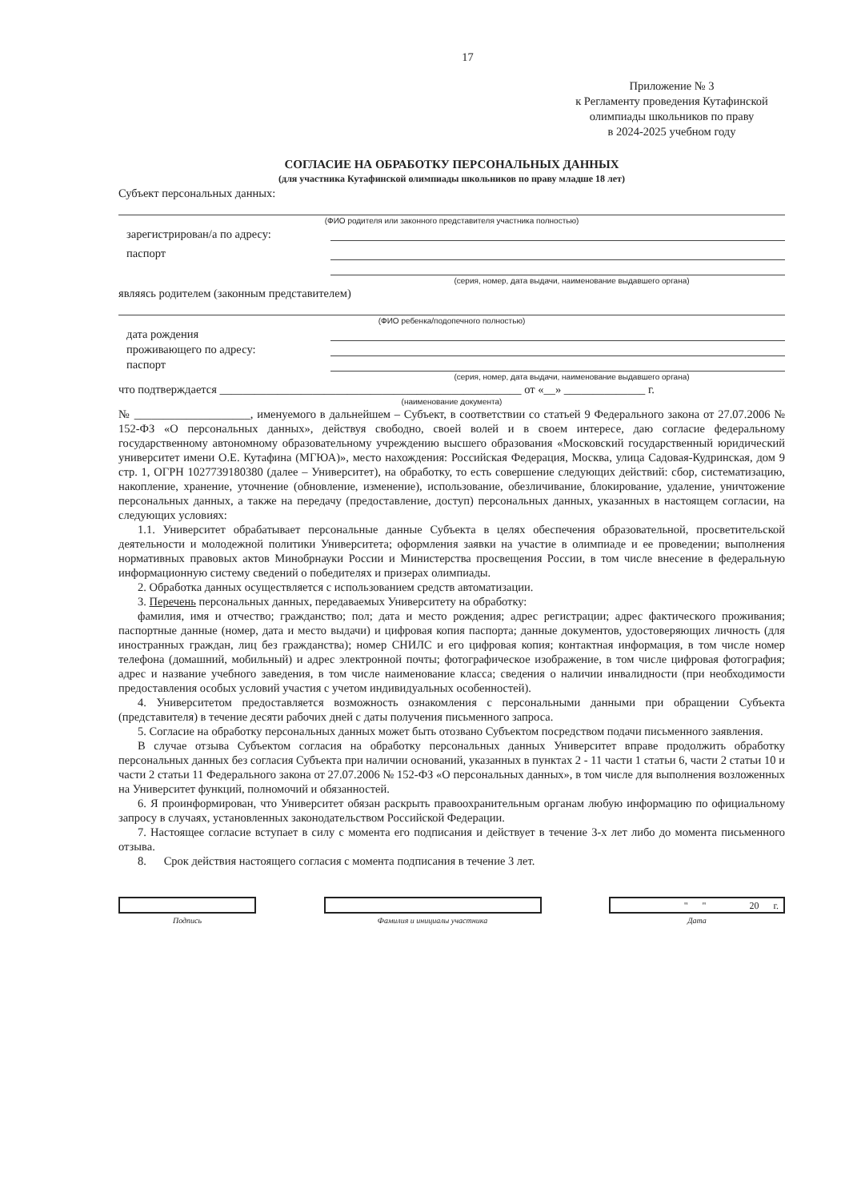17
Приложение № 3
к Регламенту проведения Кутафинской
олимпиады школьников по праву
в 2024-2025 учебном году
СОГЛАСИЕ НА ОБРАБОТКУ ПЕРСОНАЛЬНЫХ ДАННЫХ
(для участника Кутафинской олимпиады школьников по праву младше 18 лет)
Субъект персональных данных:
(ФИО родителя или законного представителя участника полностью)
зарегистрирован/а по адресу:
паспорт
(серия, номер, дата выдачи, наименование выдавшего органа)
являясь родителем (законным представителем)
(ФИО ребенка/подопечного полностью)
дата рождения
проживающего по адресу:
паспорт
(серия, номер, дата выдачи, наименование выдавшего органа)
что подтверждается ____________________________________________________ от «__» ______________ г.
(наименование документа)
№ ____________________, именуемого в дальнейшем – Субъект, в соответствии со статьей 9 Федерального закона от 27.07.2006 № 152-ФЗ «О персональных данных», действуя свободно, своей волей и в своем интересе, даю согласие федеральному государственному автономному образовательному учреждению высшего образования «Московский государственный юридический университет имени О.Е. Кутафина (МГЮА)», место нахождения: Российская Федерация, Москва, улица Садовая-Кудринская, дом 9 стр. 1, ОГРН 1027739180380 (далее – Университет), на обработку, то есть совершение следующих действий: сбор, систематизацию, накопление, хранение, уточнение (обновление, изменение), использование, обезличивание, блокирование, удаление, уничтожение персональных данных, а также на передачу (предоставление, доступ) персональных данных, указанных в настоящем согласии, на следующих условиях:
1.1. Университет обрабатывает персональные данные Субъекта в целях обеспечения образовательной, просветительской деятельности и молодежной политики Университета; оформления заявки на участие в олимпиаде и ее проведении; выполнения нормативных правовых актов Минобрнауки России и Министерства просвещения России, в том числе внесение в федеральную информационную систему сведений о победителях и призерах олимпиады.
2. Обработка данных осуществляется с использованием средств автоматизации.
3. Перечень персональных данных, передаваемых Университету на обработку:
фамилия, имя и отчество; гражданство; пол; дата и место рождения; адрес регистрации; адрес фактического проживания; паспортные данные (номер, дата и место выдачи) и цифровая копия паспорта; данные документов, удостоверяющих личность (для иностранных граждан, лиц без гражданства); номер СНИЛС и его цифровая копия; контактная информация, в том числе номер телефона (домашний, мобильный) и адрес электронной почты; фотографическое изображение, в том числе цифровая фотография; адрес и название учебного заведения, в том числе наименование класса; сведения о наличии инвалидности (при необходимости предоставления особых условий участия с учетом индивидуальных особенностей).
4. Университетом предоставляется возможность ознакомления с персональными данными при обращении Субъекта (представителя) в течение десяти рабочих дней с даты получения письменного запроса.
5. Согласие на обработку персональных данных может быть отозвано Субъектом посредством подачи письменного заявления.
В случае отзыва Субъектом согласия на обработку персональных данных Университет вправе продолжить обработку персональных данных без согласия Субъекта при наличии оснований, указанных в пунктах 2 - 11 части 1 статьи 6, части 2 статьи 10 и части 2 статьи 11 Федерального закона от 27.07.2006 № 152-ФЗ «О персональных данных», в том числе для выполнения возложенных на Университет функций, полномочий и обязанностей.
6. Я проинформирован, что Университет обязан раскрыть правоохранительным органам любую информацию по официальному запросу в случаях, установленных законодательством Российской Федерации.
7. Настоящее согласие вступает в силу с момента его подписания и действует в течение 3-х лет либо до момента письменного отзыва.
8. Срок действия настоящего согласия с момента подписания в течение 3 лет.
Подпись Фамилия и инициалы участника
" " 20 г.
Дата